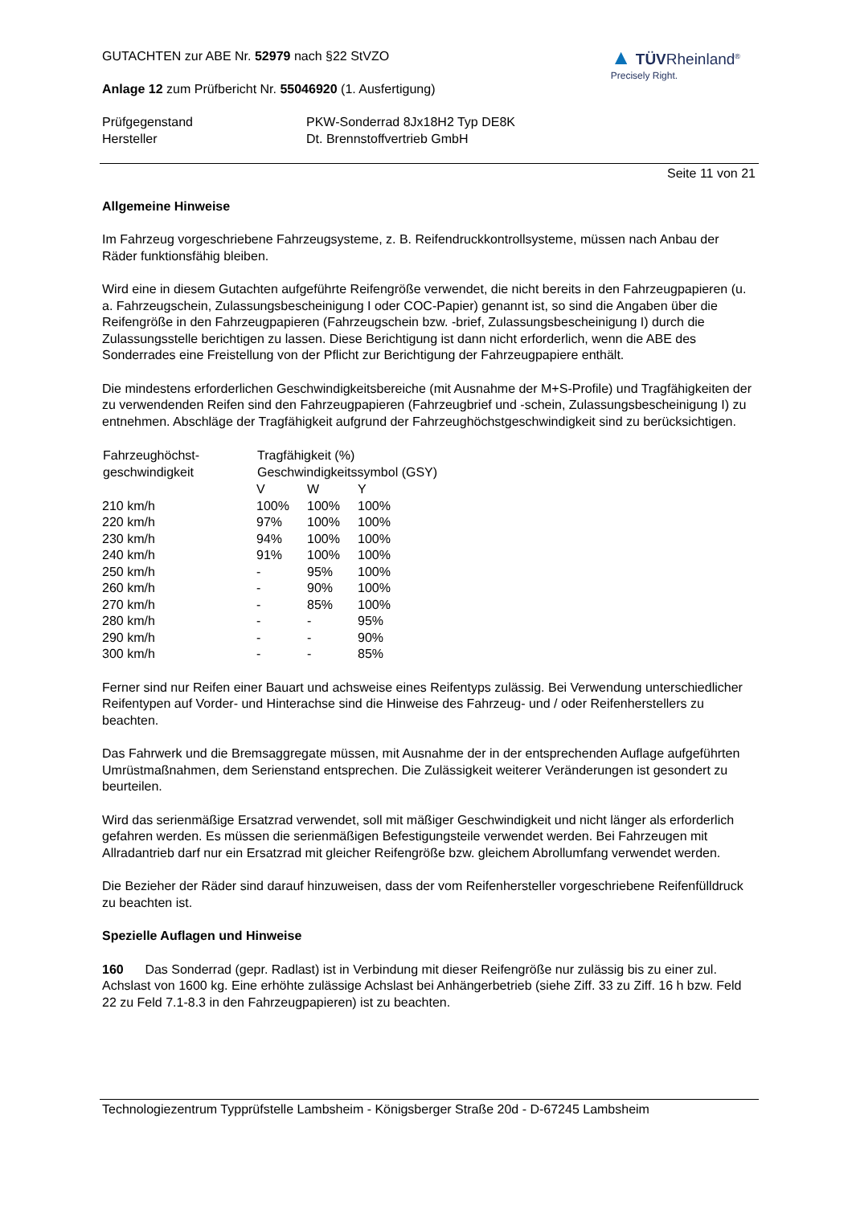GUTACHTEN zur ABE Nr. 52979 nach §22 StVZO
Anlage 12 zum Prüfbericht Nr. 55046920 (1. Ausfertigung)
▲ TÜVRheinland<sup>®</sup>
Precisely Right.
| Prüfgegenstand | PKW-Sonderrad 8Jx18H2 Typ DE8K |
| Hersteller | Dt. Brennstoffvertrieb GmbH |
Seite 11 von 21
Allgemeine Hinweise
Im Fahrzeug vorgeschriebene Fahrzeugsysteme, z. B. Reifendruckkontrollsysteme, müssen nach Anbau der Räder funktionsfähig bleiben.
Wird eine in diesem Gutachten aufgeführte Reifengröße verwendet, die nicht bereits in den Fahrzeugpapieren (u. a. Fahrzeugschein, Zulassungsbescheinigung I oder COC-Papier) genannt ist, so sind die Angaben über die Reifengröße in den Fahrzeugpapieren (Fahrzeugschein bzw. -brief, Zulassungsbescheinigung I) durch die Zulassungsstelle berichtigen zu lassen. Diese Berichtigung ist dann nicht erforderlich, wenn die ABE des Sonderrades eine Freistellung von der Pflicht zur Berichtigung der Fahrzeugpapiere enthält.
Die mindestens erforderlichen Geschwindigkeitsbereiche (mit Ausnahme der M+S-Profile) und Tragfähigkeiten der zu verwendenden Reifen sind den Fahrzeugpapieren (Fahrzeugbrief und -schein, Zulassungsbescheinigung I) zu entnehmen. Abschläge der Tragfähigkeit aufgrund der Fahrzeughöchstgeschwindigkeit sind zu berücksichtigen.
| Fahrzeughöchst- geschwindigkeit | Tragfähigkeit (%) Geschwindigkeitssymbol (GSY) | | |
| --- | --- | --- | --- |
| | V | W | Y |
| 210 km/h | 100% | 100% | 100% |
| 220 km/h | 97% | 100% | 100% |
| 230 km/h | 94% | 100% | 100% |
| 240 km/h | 91% | 100% | 100% |
| 250 km/h | - | 95% | 100% |
| 260 km/h | - | 90% | 100% |
| 270 km/h | - | 85% | 100% |
| 280 km/h | - | - | 95% |
| 290 km/h | - | - | 90% |
| 300 km/h | - | - | 85% |
Ferner sind nur Reifen einer Bauart und achsweise eines Reifentyps zulässig. Bei Verwendung unterschiedlicher Reifentypen auf Vorder- und Hinterachse sind die Hinweise des Fahrzeug- und / oder Reifenherstellers zu beachten.
Das Fahrwerk und die Bremsaggregate müssen, mit Ausnahme der in der entsprechenden Auflage aufgeführten Umrüstmaßnahmen, dem Serienstand entsprechen. Die Zulässigkeit weiterer Veränderungen ist gesondert zu beurteilen.
Wird das serienmäßige Ersatzrad verwendet, soll mit mäßiger Geschwindigkeit und nicht länger als erforderlich gefahren werden. Es müssen die serienmäßigen Befestigungsteile verwendet werden. Bei Fahrzeugen mit Allradantrieb darf nur ein Ersatzrad mit gleicher Reifengröße bzw. gleichem Abrollumfang verwendet werden.
Die Bezieher der Räder sind darauf hinzuweisen, dass der vom Reifenhersteller vorgeschriebene Reifenfülldruck zu beachten ist.
Spezielle Auflagen und Hinweise
160 Das Sonderrad (gepr. Radlast) ist in Verbindung mit dieser Reifengröße nur zulässig bis zu einer zul. Achslast von 1600 kg. Eine erhöhte zulässige Achslast bei Anhängerbetrieb (siehe Ziff. 33 zu Ziff. 16 h bzw. Feld 22 zu Feld 7.1-8.3 in den Fahrzeugpapieren) ist zu beachten.
Technologiezentrum Typprüfstelle Lambsheim - Königsberger Straße 20d - D-67245 Lambsheim